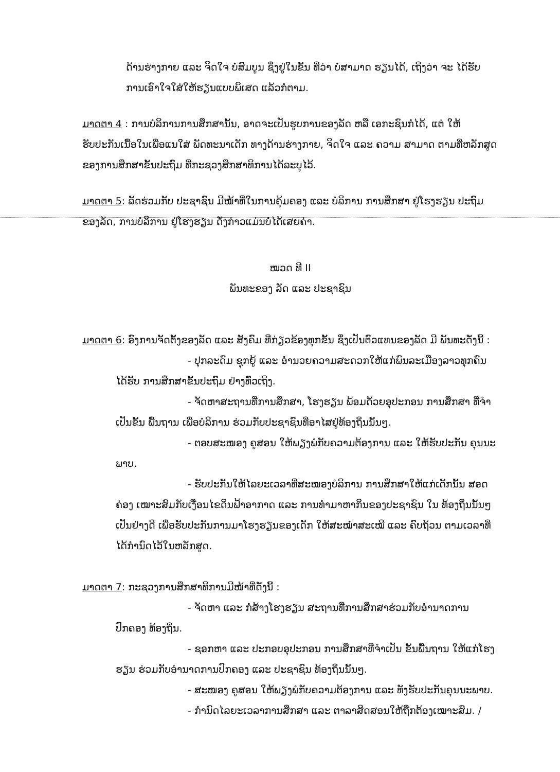ດ້ານຮ່າງກາຍ ແລະ ຈິດໃຈ ບໍ່ສົມບູນ ຊຶ່ງຢູ່ໃນຂັ້ນ ທີ່ວ່າ ບໍ່ສາມາດ ຮຽນໄດ້, ເຖິງວ່າ ຈະ ໄດ້ຮັບການເອົາໃຈໃສ່ໃຫ້ຮຽນແບບພິເສດ ແລ້ວກໍ່ຕາມ.
ມາດຕາ 4 : ການບໍລິການການສຶກສານັ້ນ, ອາດຈະເປັນຮູບການຂອງລັດ ຫລື ເອກະຊົນກໍໄດ້, ແຕ່ ໃຫ້ຮັບປະກັນເນື້ອໃນເພື່ອແນໃສ່ ພັດທະນາເດັກ ທາງດ້ານຮ່າງກາຍ, ຈິດໃຈ ແລະ ຄວາມ ສາມາດ ຕາມທີ່ຫລັກສູດຂອງການສຶກສາຂັ້ນປະຖົມ ທີ່ກະຊວງສຶກສາທິການໄດ້ລະບຸໄວ້.
ມາດຕາ 5: ລັດຮ່ວມກັບ ປະຊາຊົນ ມີໜ້າທີ່ໃນການຄຸ້ມຄອງ ແລະ ບໍລິການ ການສຶກສາ ຢູ່ໂຮງຮຽນ ປະຖົມຂອງລັດ, ການບໍລິການ ຢູ່ໂຮງຮຽນ ດັ່ງກ່າວແມ່ນບໍ່ໄດ້ເສຍຄ່າ.
ໝວດ ທີ II
ພັນທະຂອງ ລັດ ແລະ ປະຊາຊົນ
ມາດຕາ 6: ອົງການຈັດຕັ້ງຂອງລັດ ແລະ ສັງຄົມ ທີ່ກ່ຽວຂ້ອງທຸກຂັ້ນ ຊຶ່ງເປັນຕົວແທນຂອງລັດ ມີ ພັນທະດັ່ງນີ້ :
- ປຸກລະດົມ ຊຸກຍູ້ ແລະ ອໍານວຍຄວາມສະດວກໃຫ້ແກ່ພົນລະເມືອງລາວທຸກຄົນ ໄດ້ຮັບ ການສຶກສາຂັ້ນປະຖົມ ຢ່າງທົ່ວເຖິງ.
- ຈັດຫາສະຖານທີ່ການສຶກສາ, ໂຮງຮຽນ ພ້ອມດ້ວຍອຸປະກອນ ການສຶກສາ ທີ່ຈໍາ ເປັນຂັ້ນ ພື້ນຖານ ເພື່ອບໍລິການ ຮ່ວມກັບປະຊາຊົນທີ່ອາໄສຢູ່ທ້ອງຖິ່ນນັ້ນໆ.
- ຕອບສະໜອງ ຄູສອນ ໃຫ້ພຽງພໍກັບຄວາມຕ້ອງການ ແລະ ໃຫ້ຮັບປະກັນ ຄຸນນະ ພາບ.
- ຮັບປະກັນໃຫ້ໄລຍະເວລາທີ່ສະໜອງບໍລິການ ການສຶກສາໃຫ້ແກ່ເດັກນັ້ນ ສອດ ຄ່ອງ ເໝາະສົມກັບເງື່ອນໄຂດິນຟ້າອາກາດ ແລະ ການທໍາມາຫາກິນຂອງປະຊາຊົນ ໃນ ທ້ອງຖິ່ນນັ້ນໆ ເປັນຢ່າງດີ ເພື່ອຮັບປະກັນການມາໂຮງຮຽນຂອງເດັກ ໃຫ້ສະໝໍ່າສະເໝີ ແລະ ຄົບຖ້ວນ ຕາມເວລາທີ່ໄດ້ກໍານົດໄວ້ໃນຫລັກສູດ.
ມາດຕາ 7: ກະຊວງການສຶກສາທິການມີໜ້າທີ່ດັ່ງນີ້ :
- ຈັດຫາ ແລະ ກໍ່ສ້າງໂຮງຮຽນ ສະຖານທີ່ການສຶກສາຮ່ວມກັບອໍານາດການປົກຄອງ ທ້ອງຖິ່ນ.
- ຊອກຫາ ແລະ ປະກອບອຸປະກອນ ການສຶກສາທີ່ຈໍາເປັນ ຂັ້ນພື້ນຖານ ໃຫ້ແກ່ໂຮງ ຮຽນ ຮ່ວມກັບອໍານາດການປົກຄອງ ແລະ ປະຊາຊົນ ທ້ອງຖິ່ນນັ້ນໆ.
- ສະໜອງ ຄູສອນ ໃຫ້ພຽງພໍກັບຄວາມຕ້ອງການ ແລະ ທັງຮັບປະກັນຄຸນນະພາບ.
- ກໍານົດໄລຍະເວລາການສຶກສາ ແລະ ຕາລາສິດສອນໃຫ້ຖືກຕ້ອງເໝາະສົມ. /